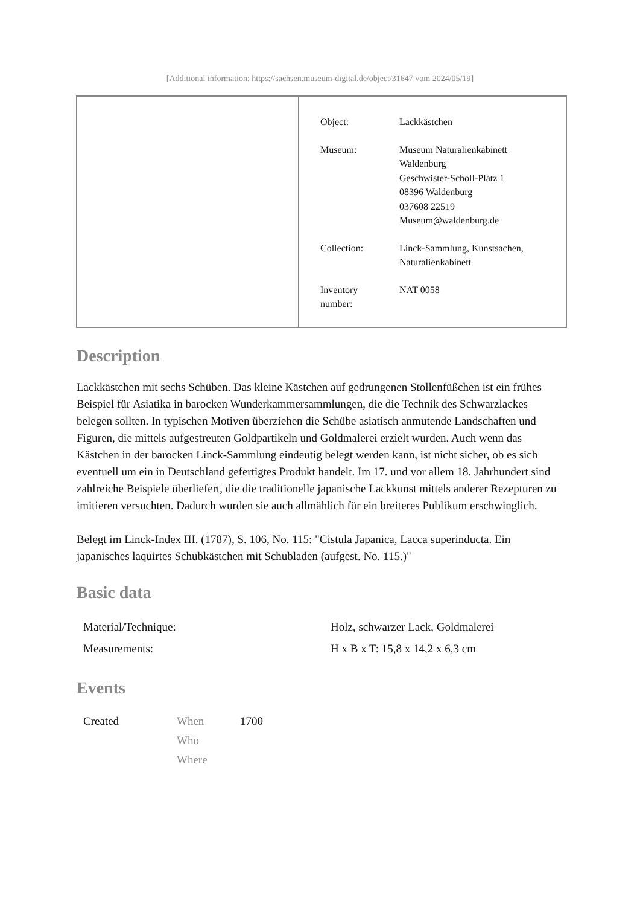[Additional information: https://sachsen.museum-digital.de/object/31647 vom 2024/05/19]
| Object: | Lackkästchen |
| Museum: | Museum Naturalienkabinett Waldenburg Geschwister-Scholl-Platz 1 08396 Waldenburg 037608 22519 Museum@waldenburg.de |
| Collection: | Linck-Sammlung, Kunstsachen, Naturalienkabinett |
| Inventory number: | NAT 0058 |
Description
Lackkästchen mit sechs Schüben. Das kleine Kästchen auf gedrungenen Stollenfüßchen ist ein frühes Beispiel für Asiatika in barocken Wunderkammersammlungen, die die Technik des Schwarzlackes belegen sollten. In typischen Motiven überziehen die Schübe asiatisch anmutende Landschaften und Figuren, die mittels aufgestreuten Goldpartikeln und Goldmalerei erzielt wurden. Auch wenn das Kästchen in der barocken Linck-Sammlung eindeutig belegt werden kann, ist nicht sicher, ob es sich eventuell um ein in Deutschland gefertigtes Produkt handelt. Im 17. und vor allem 18. Jahrhundert sind zahlreiche Beispiele überliefert, die die traditionelle japanische Lackkunst mittels anderer Rezepturen zu imitieren versuchten. Dadurch wurden sie auch allmählich für ein breiteres Publikum erschwinglich.
Belegt im Linck-Index III. (1787), S. 106, No. 115: "Cistula Japanica, Lacca superinducta. Ein japanisches laquirtes Schubkästchen mit Schubladen (aufgest. No. 115.)"
Basic data
| Material/Technique: | Holz, schwarzer Lack, Goldmalerei |
| Measurements: | H x B x T: 15,8 x 14,2 x 6,3 cm |
Events
| Created | When | 1700 |
| | Who | |
| | Where | |